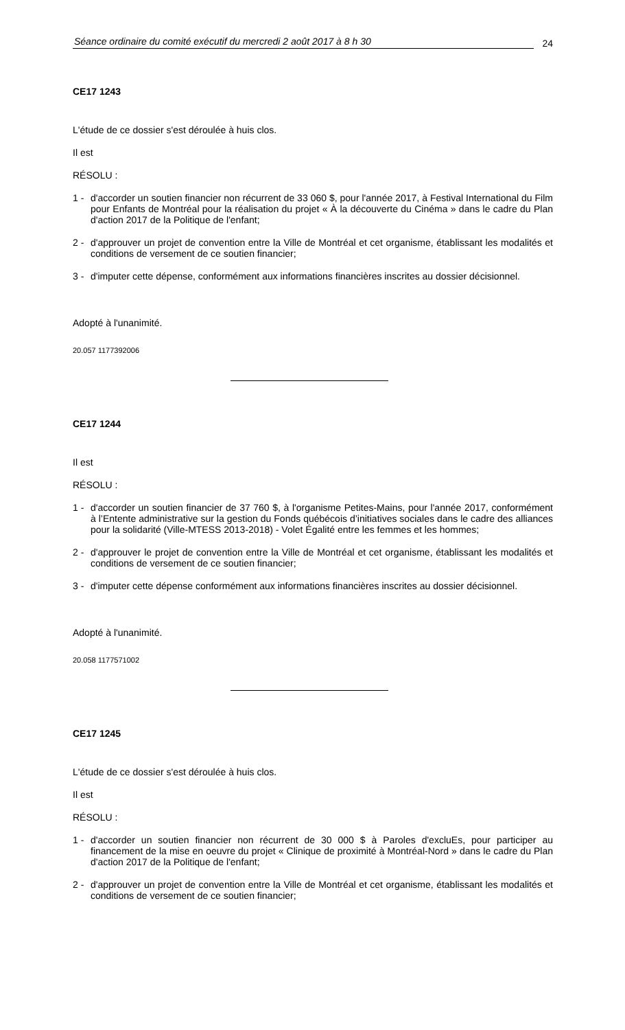Séance ordinaire du comité exécutif du mercredi 2 août 2017 à 8 h 30 24
CE17 1243
L'étude de ce dossier s'est déroulée à huis clos.
Il est
RÉSOLU :
1 - d'accorder un soutien financier non récurrent de 33 060 $, pour l'année 2017, à Festival International du Film pour Enfants de Montréal pour la réalisation du projet « À la découverte du Cinéma » dans le cadre du Plan d'action 2017 de la Politique de l'enfant;
2 - d'approuver un projet de convention entre la Ville de Montréal et cet organisme, établissant les modalités et conditions de versement de ce soutien financier;
3 - d'imputer cette dépense, conformément aux informations financières inscrites au dossier décisionnel.
Adopté à l'unanimité.
20.057 1177392006
CE17 1244
Il est
RÉSOLU :
1 - d'accorder un soutien financier de 37 760 $, à l'organisme Petites-Mains, pour l'année 2017, conformément à l’Entente administrative sur la gestion du Fonds québécois d’initiatives sociales dans le cadre des alliances pour la solidarité (Ville-MTESS 2013-2018) - Volet Égalité entre les femmes et les hommes;
2 - d'approuver le projet de convention entre la Ville de Montréal et cet organisme, établissant les modalités et conditions de versement de ce soutien financier;
3 - d'imputer cette dépense conformément aux informations financières inscrites au dossier décisionnel.
Adopté à l'unanimité.
20.058 1177571002
CE17 1245
L'étude de ce dossier s'est déroulée à huis clos.
Il est
RÉSOLU :
1 - d'accorder un soutien financier non récurrent de 30 000 $ à Paroles d'excluEs, pour participer au financement de la mise en oeuvre du projet « Clinique de proximité à Montréal-Nord » dans le cadre du Plan d'action 2017 de la Politique de l'enfant;
2 - d'approuver un projet de convention entre la Ville de Montréal et cet organisme, établissant les modalités et conditions de versement de ce soutien financier;